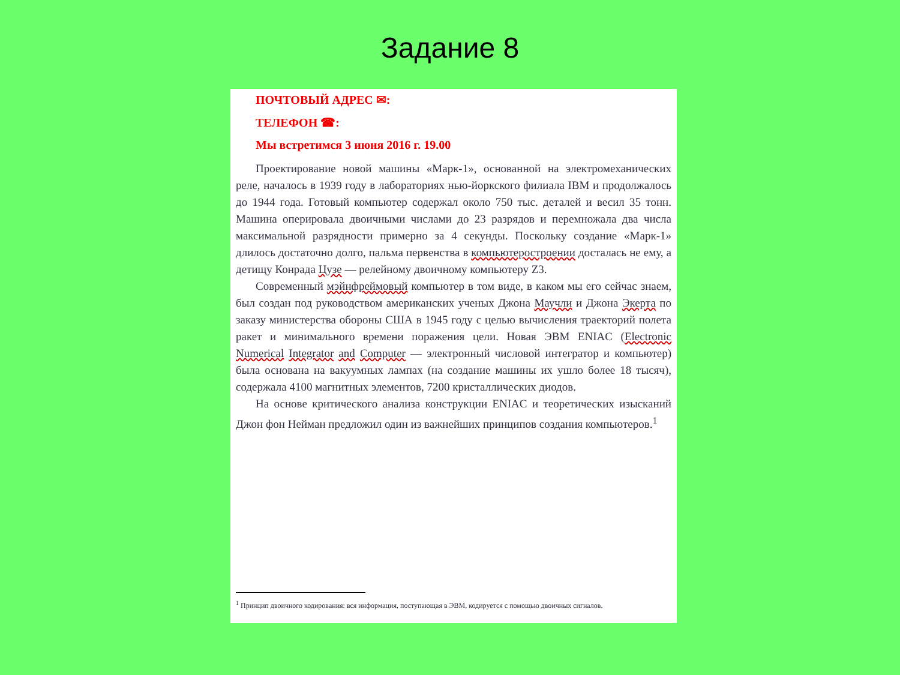Задание 8
ПОЧТОВЫЙ АДРЕС ✉:
ТЕЛЕФОН ☎:
Мы встретимся 3 июня 2016 г. 19.00
Проектирование новой машины «Марк-1», основанной на электромеханических реле, началось в 1939 году в лабораториях нью-йоркского филиала IBM и продолжалось до 1944 года. Готовый компьютер содержал около 750 тыс. деталей и весил 35 тонн. Машина оперировала двоичными числами до 23 разрядов и перемножала два числа максимальной разрядности примерно за 4 секунды. Поскольку создание «Марк-1» длилось достаточно долго, пальма первенства в компьютеростроении досталась не ему, а детищу Конрада Цузе — релейному двоичному компьютеру Z3.
Современный мэйнфреймовый компьютер в том виде, в каком мы его сейчас знаем, был создан под руководством американских ученых Джона Маучли и Джона Экерта по заказу министерства обороны США в 1945 году с целью вычисления траекторий полета ракет и минимального времени поражения цели. Новая ЭВМ ENIAC (Electronic Numerical Integrator and Computer — электронный числовой интегратор и компьютер) была основана на вакуумных лампах (на создание машины их ушло более 18 тысяч), содержала 4100 магнитных элементов, 7200 кристаллических диодов.
На основе критического анализа конструкции ENIAC и теоретических изысканий Джон фон Нейман предложил один из важнейших принципов создания компьютеров.<sup>1</sup>
<sup>1</sup> Принцип двоичного кодирования: вся информация, поступающая в ЭВМ, кодируется с помощью двоичных сигналов.